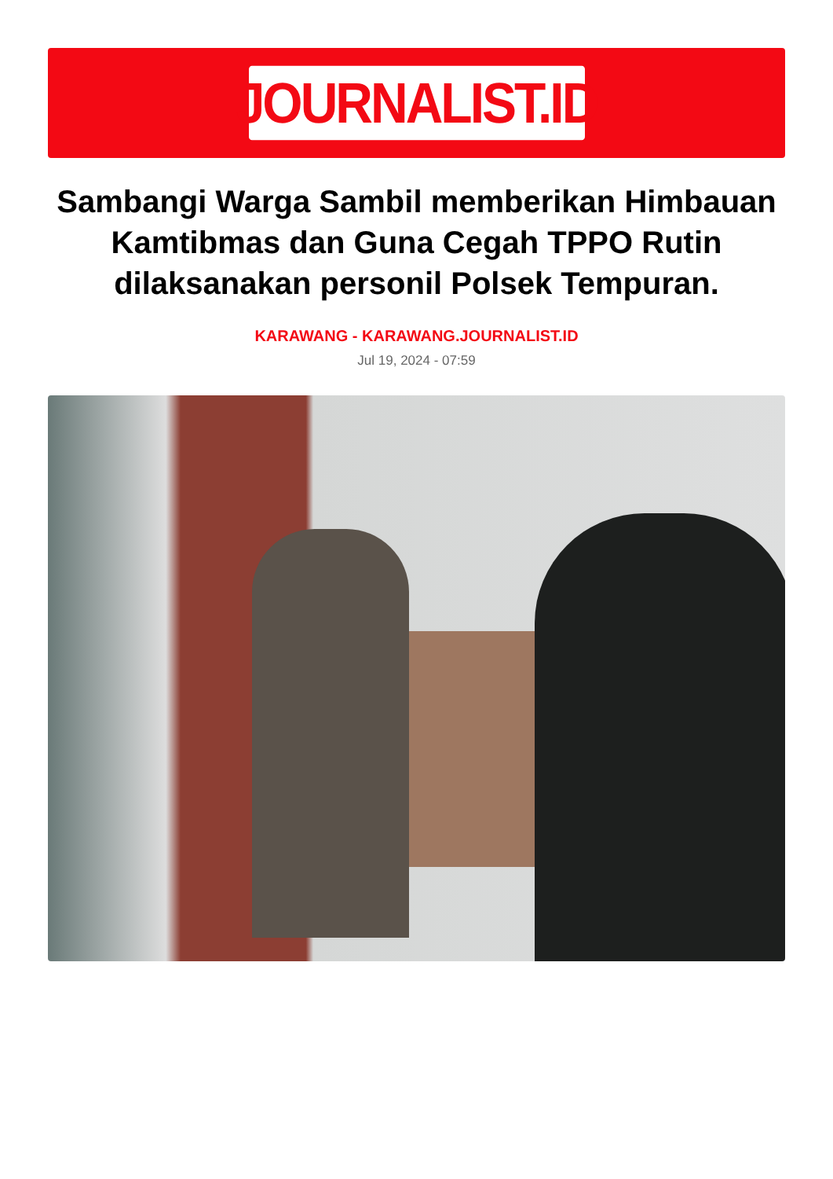JOURNALIST.ID
Sambangi Warga Sambil memberikan Himbauan Kamtibmas dan Guna Cegah TPPO Rutin dilaksanakan personil Polsek Tempuran.
KARAWANG - KARAWANG.JOURNALIST.ID
Jul 19, 2024 - 07:59